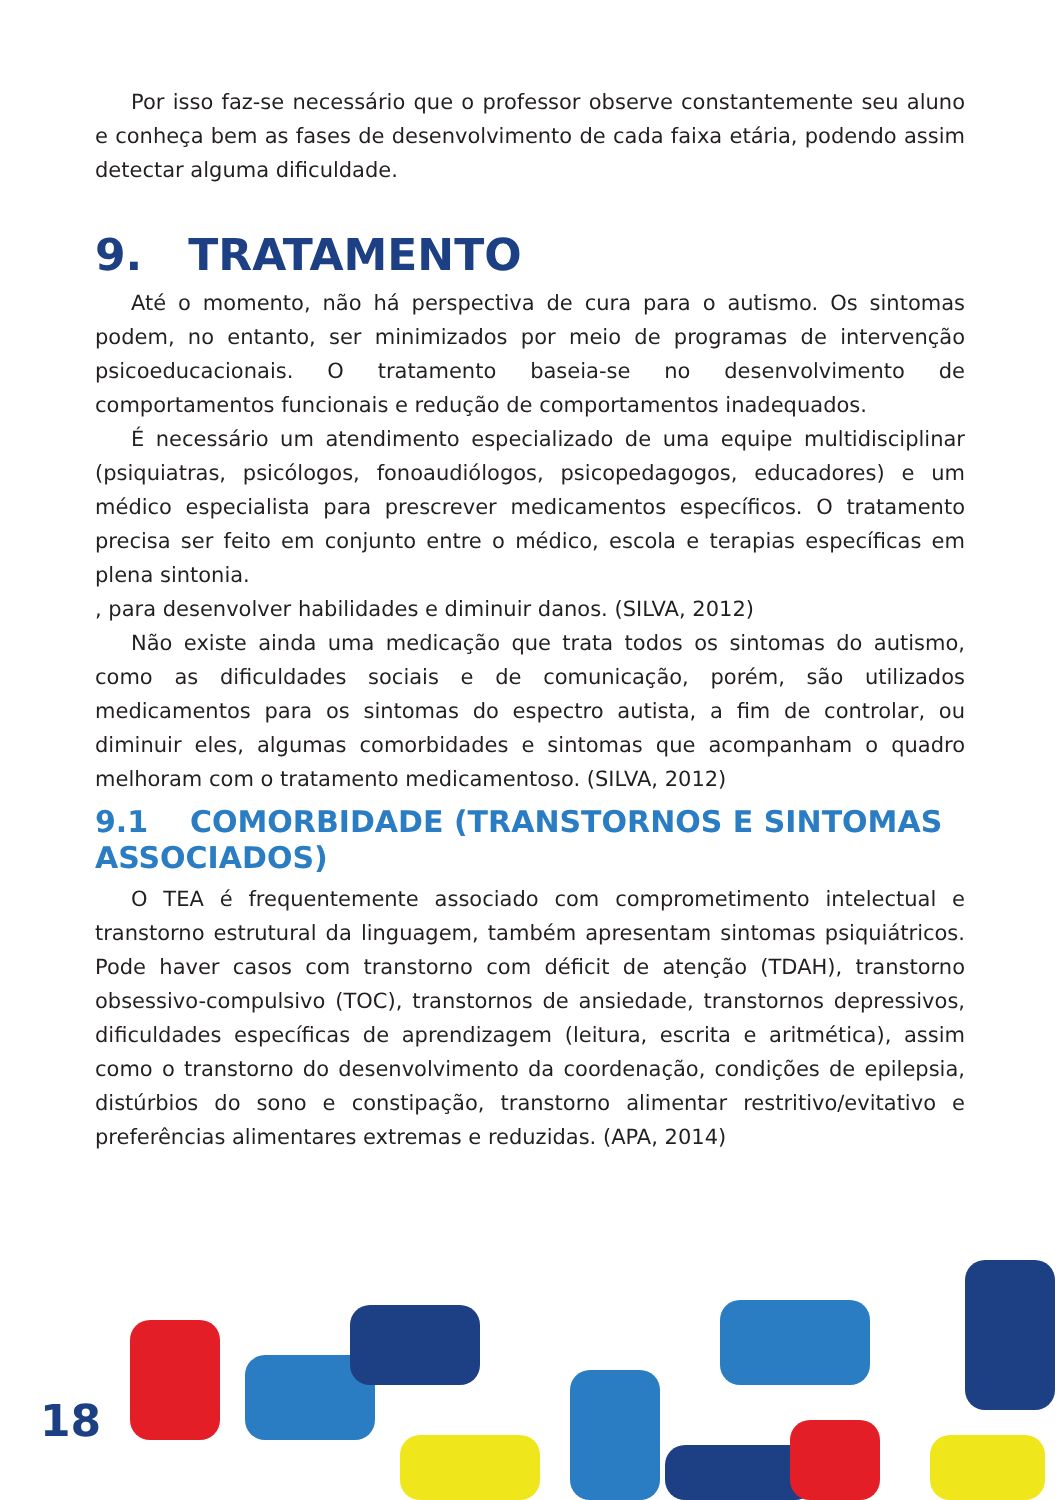Por isso faz-se necessário que o professor observe constantemente seu aluno e conheça bem as fases de desenvolvimento de cada faixa etária, podendo assim detectar alguma dificuldade.
9. TRATAMENTO
Até o momento, não há perspectiva de cura para o autismo. Os sintomas podem, no entanto, ser minimizados por meio de programas de intervenção psicoeducacionais. O tratamento baseia-se no desenvolvimento de comportamentos funcionais e redução de comportamentos inadequados.
É necessário um atendimento especializado de uma equipe multidisciplinar (psiquiatras, psicólogos, fonoaudiólogos, psicopedagogos, educadores) e um médico especialista para prescrever medicamentos específicos. O tratamento precisa ser feito em conjunto entre o médico, escola e terapias específicas em plena sintonia.
, para desenvolver habilidades e diminuir danos. (SILVA, 2012)
Não existe ainda uma medicação que trata todos os sintomas do autismo, como as dificuldades sociais e de comunicação, porém, são utilizados medicamentos para os sintomas do espectro autista, a fim de controlar, ou diminuir eles, algumas comorbidades e sintomas que acompanham o quadro melhoram com o tratamento medicamentoso. (SILVA, 2012)
9.1 COMORBIDADE (TRANSTORNOS E SINTOMAS ASSOCIADOS)
O TEA é frequentemente associado com comprometimento intelectual e transtorno estrutural da linguagem, também apresentam sintomas psiquiátricos. Pode haver casos com transtorno com déficit de atenção (TDAH), transtorno obsessivo-compulsivo (TOC), transtornos de ansiedade, transtornos depressivos, dificuldades específicas de aprendizagem (leitura, escrita e aritmética), assim como o transtorno do desenvolvimento da coordenação, condições de epilepsia, distúrbios do sono e constipação, transtorno alimentar restritivo/evitativo e preferências alimentares extremas e reduzidas. (APA, 2014)
18